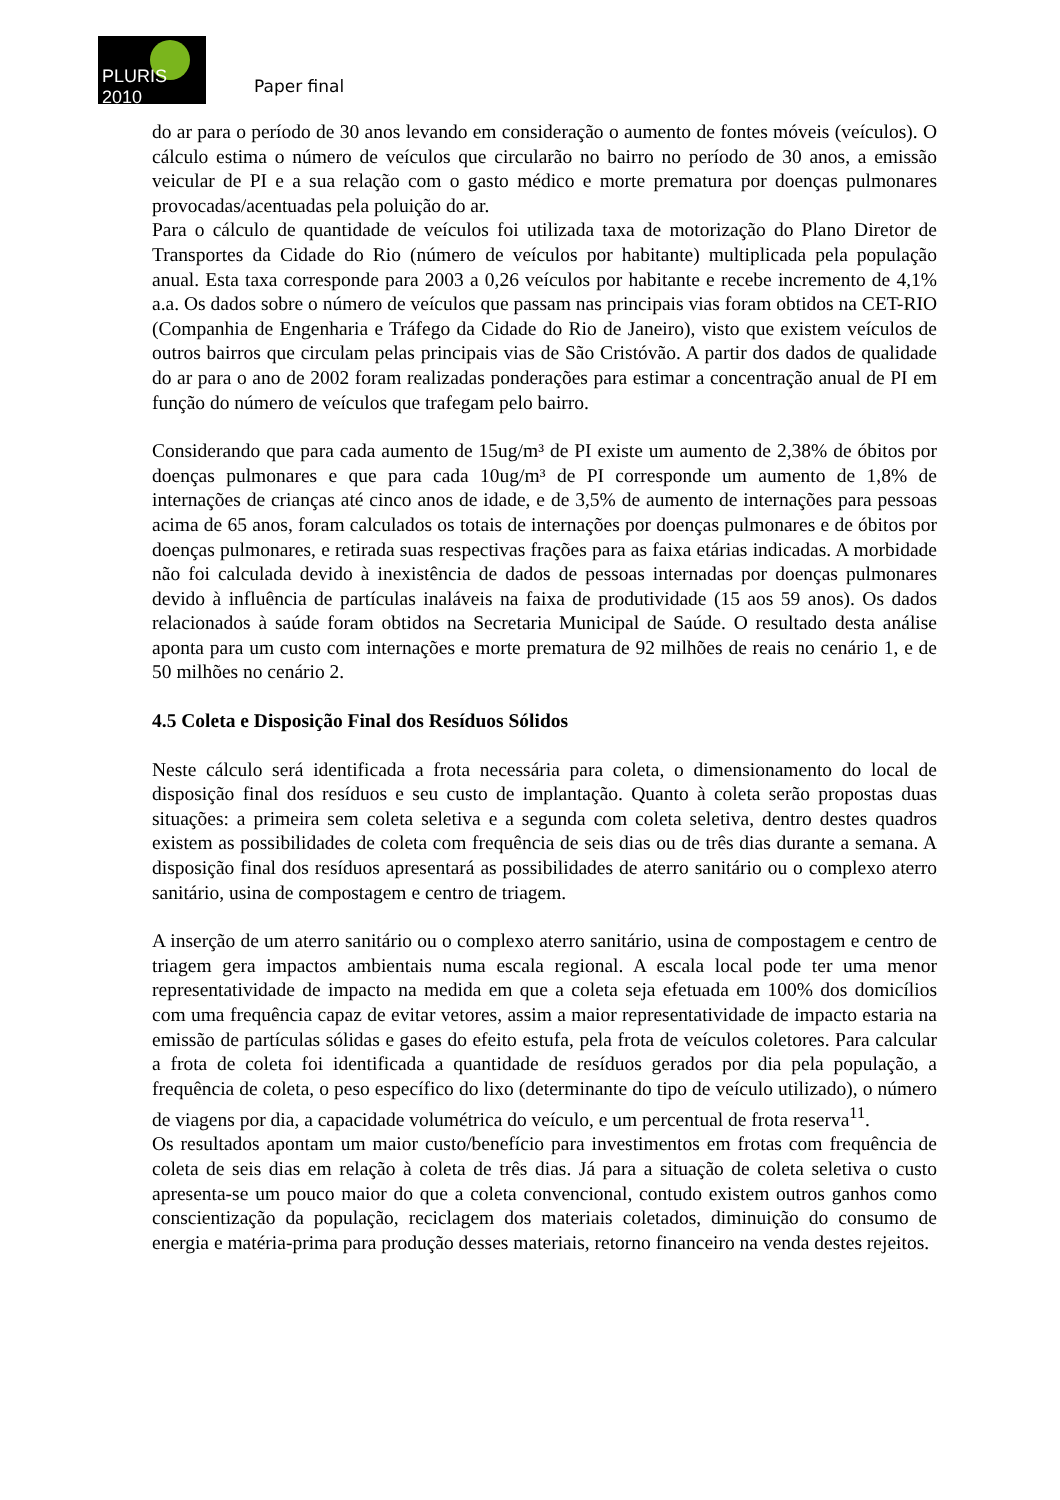PLURIS 2010
Paper final
do ar para o período de 30 anos levando em consideração o aumento de fontes móveis (veículos). O cálculo estima o número de veículos que circularão no bairro no período de 30 anos, a emissão veicular de PI e a sua relação com o gasto médico e morte prematura por doenças pulmonares provocadas/acentuadas pela poluição do ar.
Para o cálculo de quantidade de veículos foi utilizada taxa de motorização do Plano Diretor de Transportes da Cidade do Rio (número de veículos por habitante) multiplicada pela população anual. Esta taxa corresponde para 2003 a 0,26 veículos por habitante e recebe incremento de 4,1% a.a. Os dados sobre o número de veículos que passam nas principais vias foram obtidos na CET-RIO (Companhia de Engenharia e Tráfego da Cidade do Rio de Janeiro), visto que existem veículos de outros bairros que circulam pelas principais vias de São Cristóvão. A partir dos dados de qualidade do ar para o ano de 2002 foram realizadas ponderações para estimar a concentração anual de PI em função do número de veículos que trafegam pelo bairro.
Considerando que para cada aumento de 15ug/m³ de PI existe um aumento de 2,38% de óbitos por doenças pulmonares e que para cada 10ug/m³ de PI corresponde um aumento de 1,8% de internações de crianças até cinco anos de idade, e de 3,5% de aumento de internações para pessoas acima de 65 anos, foram calculados os totais de internações por doenças pulmonares e de óbitos por doenças pulmonares, e retirada suas respectivas frações para as faixa etárias indicadas. A morbidade não foi calculada devido à inexistência de dados de pessoas internadas por doenças pulmonares devido à influência de partículas inaláveis na faixa de produtividade (15 aos 59 anos). Os dados relacionados à saúde foram obtidos na Secretaria Municipal de Saúde. O resultado desta análise aponta para um custo com internações e morte prematura de 92 milhões de reais no cenário 1, e de 50 milhões no cenário 2.
4.5 Coleta e Disposição Final dos Resíduos Sólidos
Neste cálculo será identificada a frota necessária para coleta, o dimensionamento do local de disposição final dos resíduos e seu custo de implantação. Quanto à coleta serão propostas duas situações: a primeira sem coleta seletiva e a segunda com coleta seletiva, dentro destes quadros existem as possibilidades de coleta com frequência de seis dias ou de três dias durante a semana. A disposição final dos resíduos apresentará as possibilidades de aterro sanitário ou o complexo aterro sanitário, usina de compostagem e centro de triagem.
A inserção de um aterro sanitário ou o complexo aterro sanitário, usina de compostagem e centro de triagem gera impactos ambientais numa escala regional. A escala local pode ter uma menor representatividade de impacto na medida em que a coleta seja efetuada em 100% dos domicílios com uma frequência capaz de evitar vetores, assim a maior representatividade de impacto estaria na emissão de partículas sólidas e gases do efeito estufa, pela frota de veículos coletores. Para calcular a frota de coleta foi identificada a quantidade de resíduos gerados por dia pela população, a frequência de coleta, o peso específico do lixo (determinante do tipo de veículo utilizado), o número de viagens por dia, a capacidade volumétrica do veículo, e um percentual de frota reserva<sup>11</sup>.
Os resultados apontam um maior custo/benefício para investimentos em frotas com frequência de coleta de seis dias em relação à coleta de três dias. Já para a situação de coleta seletiva o custo apresenta-se um pouco maior do que a coleta convencional, contudo existem outros ganhos como conscientização da população, reciclagem dos materiais coletados, diminuição do consumo de energia e matéria-prima para produção desses materiais, retorno financeiro na venda destes rejeitos.